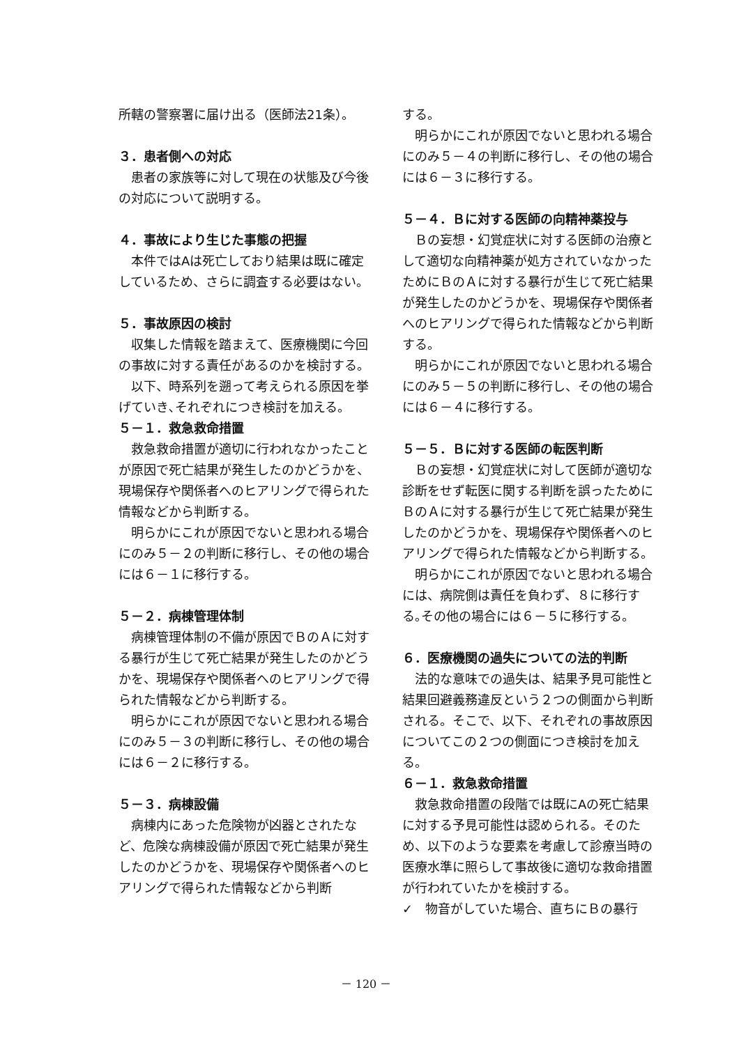所轄の警察署に届け出る（医師法21条）。
３．患者側への対応
患者の家族等に対して現在の状態及び今後の対応について説明する。
４．事故により生じた事態の把握
本件ではAは死亡しており結果は既に確定しているため、さらに調査する必要はない。
５．事故原因の検討
収集した情報を踏まえて、医療機関に今回の事故に対する責任があるのかを検討する。
以下、時系列を遡って考えられる原因を挙げていき､それぞれにつき検討を加える。
５－１．救急救命措置
救急救命措置が適切に行われなかったことが原因で死亡結果が発生したのかどうかを、現場保存や関係者へのヒアリングで得られた情報などから判断する。
明らかにこれが原因でないと思われる場合にのみ５－２の判断に移行し、その他の場合には６－１に移行する。
５－２．病棟管理体制
病棟管理体制の不備が原因でＢのＡに対する暴行が生じて死亡結果が発生したのかどうかを、現場保存や関係者へのヒアリングで得られた情報などから判断する。
明らかにこれが原因でないと思われる場合にのみ５－３の判断に移行し、その他の場合には６－２に移行する。
５－３．病棟設備
病棟内にあった危険物が凶器とされたなど、危険な病棟設備が原因で死亡結果が発生したのかどうかを、現場保存や関係者へのヒアリングで得られた情報などから判断
する。
明らかにこれが原因でないと思われる場合にのみ５－４の判断に移行し、その他の場合には６－３に移行する。
５－４．Ｂに対する医師の向精神薬投与
Ｂの妄想・幻覚症状に対する医師の治療として適切な向精神薬が処方されていなかったためにＢのＡに対する暴行が生じて死亡結果が発生したのかどうかを、現場保存や関係者へのヒアリングで得られた情報などから判断する。
明らかにこれが原因でないと思われる場合にのみ５－５の判断に移行し、その他の場合には６－４に移行する。
５－５．Ｂに対する医師の転医判断
Ｂの妄想・幻覚症状に対して医師が適切な診断をせず転医に関する判断を誤ったためにＢのＡに対する暴行が生じて死亡結果が発生したのかどうかを、現場保存や関係者へのヒアリングで得られた情報などから判断する。
明らかにこれが原因でないと思われる場合には、病院側は責任を負わず、８に移行する｡その他の場合には６－５に移行する。
６．医療機関の過失についての法的判断
法的な意味での過失は、結果予見可能性と結果回避義務違反という２つの側面から判断される。そこで、以下、それぞれの事故原因についてこの２つの側面につき検討を加える。
６－１．救急救命措置
救急救命措置の段階では既にAの死亡結果に対する予見可能性は認められる。そのため、以下のような要素を考慮して診療当時の医療水準に照らして事故後に適切な救命措置が行われていたかを検討する。
✓　物音がしていた場合、直ちにＢの暴行
－ 120 －